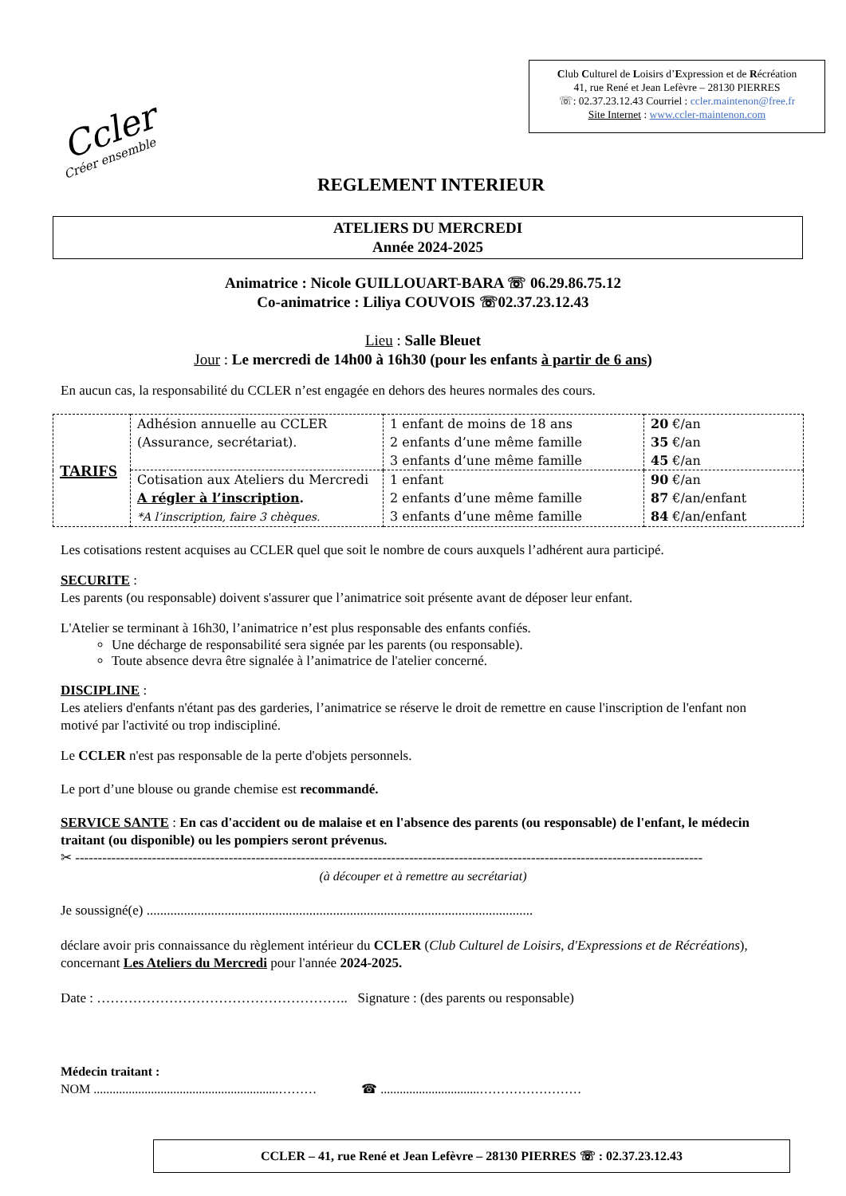Ccler
Créer ensemble
Club Culturel de Loisirs d’Expression et de Récréation
41, rue René et Jean Lefèvre – 28130 PIERRES
☏: 02.37.23.12.43 Courriel : ccler.maintenon@free.fr
Site Internet : www.ccler-maintenon.com
REGLEMENT INTERIEUR
ATELIERS DU MERCREDI
Année 2024-2025
Animatrice : Nicole GUILLOUART-BARA ☏ 06.29.86.75.12
Co-animatrice : Liliya COUVOIS ☏02.37.23.12.43
Lieu : Salle Bleuet
Jour : Le mercredi de 14h00 à 16h30 (pour les enfants à partir de 6 ans)
En aucun cas, la responsabilité du CCLER n’est engagée en dehors des heures normales des cours.
| TARIFS | Adhésion annuelle au CCLER (Assurance, secrétariat). | 1 enfant de moins de 18 ans 2 enfants d’une même famille 3 enfants d’une même famille | 20 €/an 35 €/an 45 €/an |
| | Cotisation aux Ateliers du Mercredi A régler à l’inscription . *A l’inscription, faire 3 chèques. | 1 enfant 2 enfants d’une même famille 3 enfants d’une même famille | 90 €/an 87 €/an/enfant 84 €/an/enfant |
Les cotisations restent acquises au CCLER quel que soit le nombre de cours auxquels l’adhérent aura participé.
SECURITE :
Les parents (ou responsable) doivent s'assurer que l’animatrice soit présente avant de déposer leur enfant.
L'Atelier se terminant à 16h30, l’animatrice n’est plus responsable des enfants confiés.
Une décharge de responsabilité sera signée par les parents (ou responsable).
Toute absence devra être signalée à l’animatrice de l'atelier concerné.
DISCIPLINE :
Les ateliers d'enfants n'étant pas des garderies, l’animatrice se réserve le droit de remettre en cause l'inscription de l'enfant non motivé par l'activité ou trop indiscipliné.
Le CCLER n'est pas responsable de la perte d'objets personnels.
Le port d’une blouse ou grande chemise est recommandé.
SERVICE SANTE : En cas d'accident ou de malaise et en l'absence des parents (ou responsable) de l'enfant, le médecin traitant (ou disponible) ou les pompiers seront prévenus.
✂ -------------------------------------------------------------------------------------------------------------------------------------------
(à découper et à remettre au secrétariat)
Je soussigné(e) ..................................................................................................................
déclare avoir pris connaissance du règlement intérieur du CCLER (Club Culturel de Loisirs, d'Expressions et de Récréations), concernant Les Ateliers du Mercredi pour l'année 2024-2025.
Date : ……………………………………………….. Signature : (des parents ou responsable)
Médecin traitant :
NOM ..........................................................……… ☎ ...............................……………………
CCLER – 41, rue René et Jean Lefèvre – 28130 PIERRES ☏ : 02.37.23.12.43